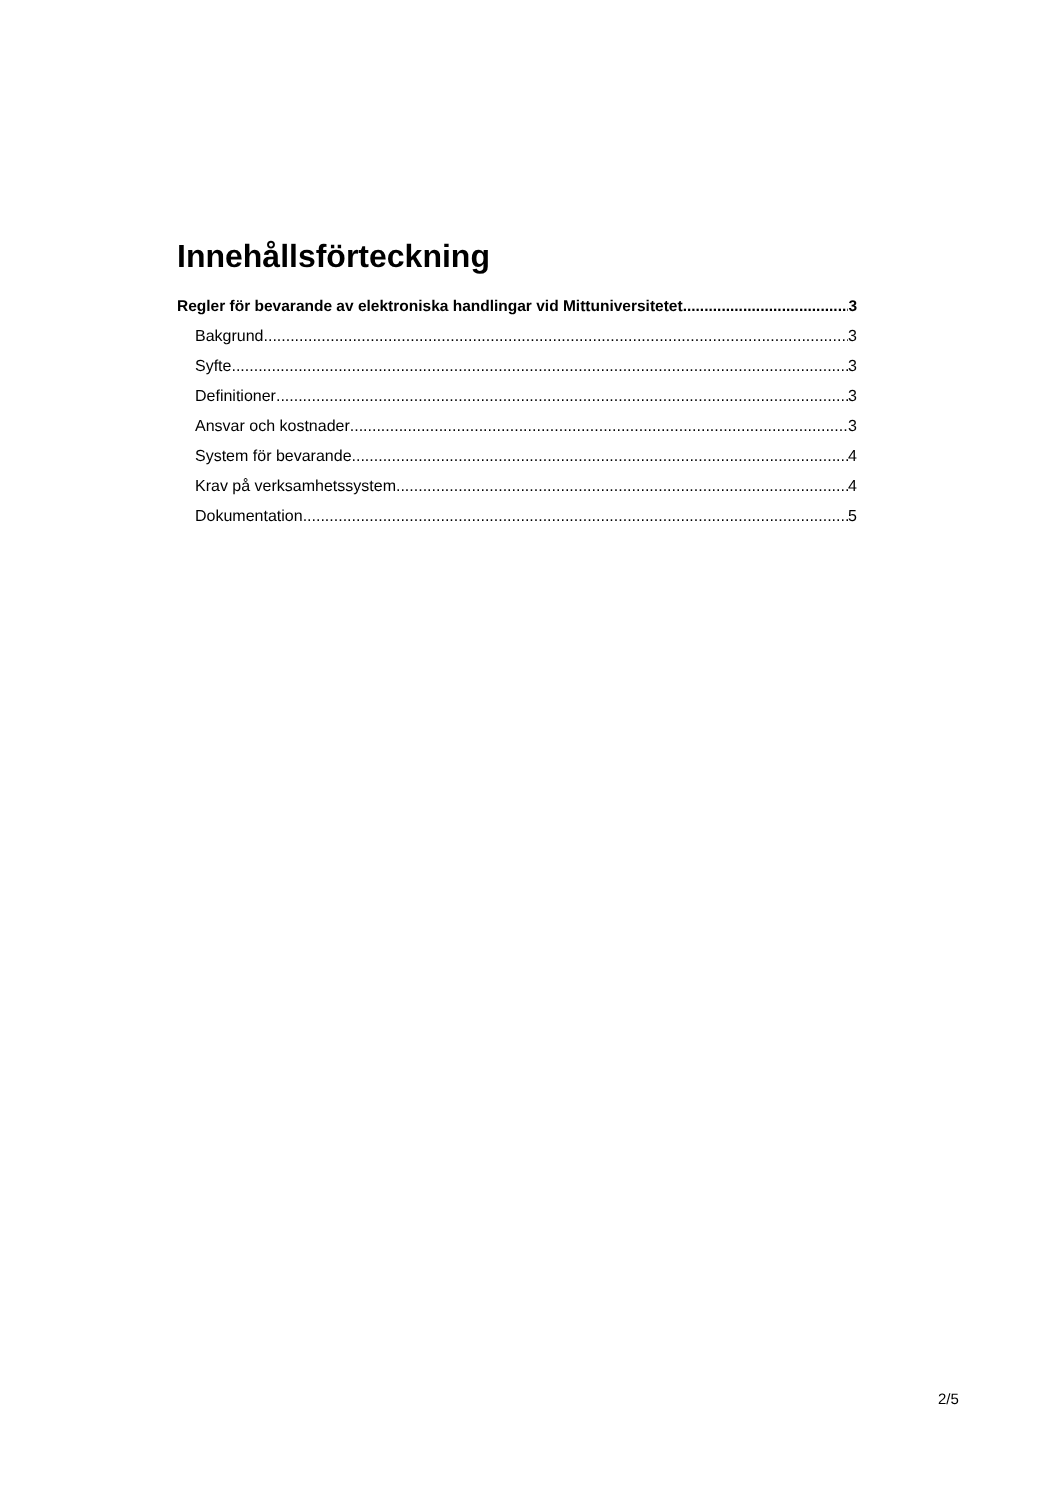Innehållsförteckning
Regler för bevarande av elektroniska handlingar vid Mittuniversitetet 3
Bakgrund 3
Syfte 3
Definitioner 3
Ansvar och kostnader 3
System för bevarande 4
Krav på verksamhetssystem 4
Dokumentation 5
2/5